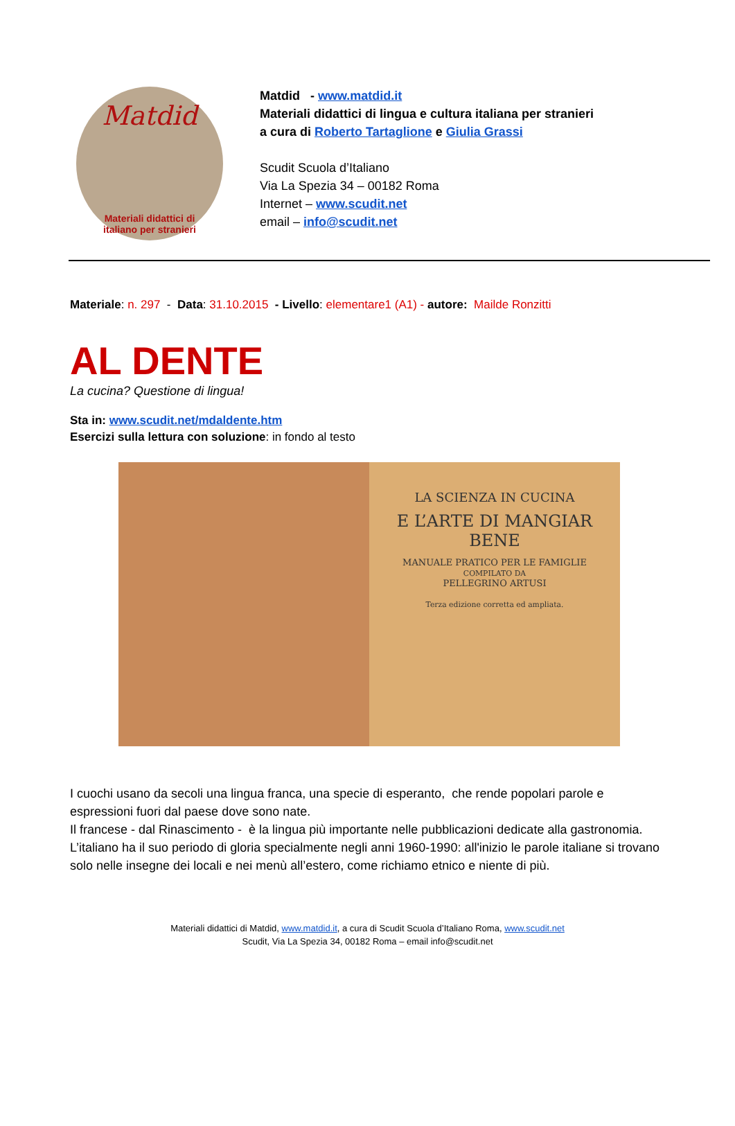Matdid
Materiali didattici di
italiano per stranieri
Matdid - www.matdid.it
Materiali didattici di lingua e cultura italiana per stranieri
a cura di Roberto Tartaglione e Giulia Grassi
Scudit Scuola d’Italiano
Via La Spezia 34 – 00182 Roma
Internet – www.scudit.net
email – info@scudit.net
Materiale: n. 297 - Data: 31.10.2015 - Livello: elementare1 (A1) - autore: Mailde Ronzitti
AL DENTE
La cucina? Questione di lingua!
Sta in: www.scudit.net/mdaldente.htm
Esercizi sulla lettura con soluzione: in fondo al testo
LA SCIENZA IN CUCINA
E L’ARTE DI MANGIAR BENE
MANUALE PRATICO PER LE FAMIGLIE
COMPILATO DA
PELLEGRINO ARTUSI
Terza edizione corretta ed ampliata.
I cuochi usano da secoli una lingua franca, una specie di esperanto, che rende popolari parole e espressioni fuori dal paese dove sono nate.
Il francese - dal Rinascimento - è la lingua più importante nelle pubblicazioni dedicate alla gastronomia.
L’italiano ha il suo periodo di gloria specialmente negli anni 1960-1990: all'inizio le parole italiane si trovano solo nelle insegne dei locali e nei menù all’estero, come richiamo etnico e niente di più.
Materiali didattici di Matdid, www.matdid.it, a cura di Scudit Scuola d’Italiano Roma, www.scudit.net
Scudit, Via La Spezia 34, 00182 Roma – email info@scudit.net